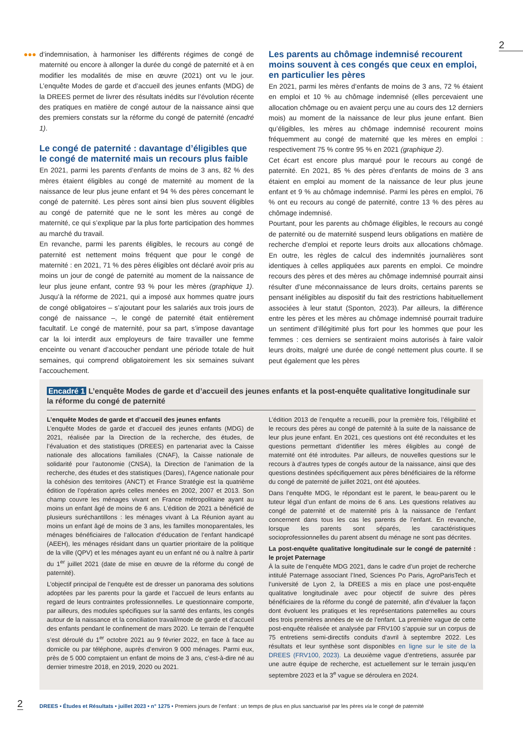2
●●●
d’indemnisation, à harmoniser les différents régimes de congé de maternité ou encore à allonger la durée du congé de paternité et à en modifier les modalités de mise en œuvre (2021) ont vu le jour. L’enquête Modes de garde et d’accueil des jeunes enfants (MDG) de la DREES permet de livrer des résultats inédits sur l’évolution récente des pratiques en matière de congé autour de la naissance ainsi que des premiers constats sur la réforme du congé de paternité (encadré 1).
Le congé de paternité : davantage d’éligibles que le congé de maternité mais un recours plus faible
En 2021, parmi les parents d’enfants de moins de 3 ans, 82 % des mères étaient éligibles au congé de maternité au moment de la naissance de leur plus jeune enfant et 94 % des pères concernant le congé de paternité. Les pères sont ainsi bien plus souvent éligibles au congé de paternité que ne le sont les mères au congé de maternité, ce qui s’explique par la plus forte participation des hommes au marché du travail.
En revanche, parmi les parents éligibles, le recours au congé de paternité est nettement moins fréquent que pour le congé de maternité : en 2021, 71 % des pères éligibles ont déclaré avoir pris au moins un jour de congé de paternité au moment de la naissance de leur plus jeune enfant, contre 93 % pour les mères (graphique 1). Jusqu’à la réforme de 2021, qui a imposé aux hommes quatre jours de congé obligatoires – s’ajoutant pour les salariés aux trois jours de congé de naissance –, le congé de paternité était entièrement facultatif. Le congé de maternité, pour sa part, s’impose davantage car la loi interdit aux employeurs de faire travailler une femme enceinte ou venant d’accoucher pendant une période totale de huit semaines, qui comprend obligatoirement les six semaines suivant l’accouchement.
Les parents au chômage indemnisé recourent moins souvent à ces congés que ceux en emploi, en particulier les pères
En 2021, parmi les mères d’enfants de moins de 3 ans, 72 % étaient en emploi et 10 % au chômage indemnisé (elles percevaient une allocation chômage ou en avaient perçu une au cours des 12 derniers mois) au moment de la naissance de leur plus jeune enfant. Bien qu’éligibles, les mères au chômage indemnisé recourent moins fréquemment au congé de maternité que les mères en emploi : respectivement 75 % contre 95 % en 2021 (graphique 2).
Cet écart est encore plus marqué pour le recours au congé de paternité. En 2021, 85 % des pères d’enfants de moins de 3 ans étaient en emploi au moment de la naissance de leur plus jeune enfant et 9 % au chômage indemnisé. Parmi les pères en emploi, 76 % ont eu recours au congé de paternité, contre 13 % des pères au chômage indemnisé.
Pourtant, pour les parents au chômage éligibles, le recours au congé de paternité ou de maternité suspend leurs obligations en matière de recherche d’emploi et reporte leurs droits aux allocations chômage. En outre, les règles de calcul des indemnités journalières sont identiques à celles appliquées aux parents en emploi. Ce moindre recours des pères et des mères au chômage indemnisé pourrait ainsi résulter d’une méconnaissance de leurs droits, certains parents se pensant inéligibles au dispositif du fait des restrictions habituellement associées à leur statut (Sponton, 2023). Par ailleurs, la différence entre les pères et les mères au chômage indemnisé pourrait traduire un sentiment d’illégitimité plus fort pour les hommes que pour les femmes : ces derniers se sentiraient moins autorisés à faire valoir leurs droits, malgré une durée de congé nettement plus courte. Il se peut également que les pères
Encadré 1 L’enquête Modes de garde et d’accueil des jeunes enfants et la post-enquête qualitative longitudinale sur la réforme du congé de paternité
L’enquête Modes de garde et d’accueil des jeunes enfants
L’enquête Modes de garde et d’accueil des jeunes enfants (MDG) de 2021, réalisée par la Direction de la recherche, des études, de l’évaluation et des statistiques (DREES) en partenariat avec la Caisse nationale des allocations familiales (CNAF), la Caisse nationale de solidarité pour l’autonomie (CNSA), la Direction de l’animation de la recherche, des études et des statistiques (Dares), l’Agence nationale pour la cohésion des territoires (ANCT) et France Stratégie est la quatrième édition de l’opération après celles menées en 2002, 2007 et 2013. Son champ couvre les ménages vivant en France métropolitaine ayant au moins un enfant âgé de moins de 6 ans. L’édition de 2021 a bénéficié de plusieurs suréchantillons : les ménages vivant à La Réunion ayant au moins un enfant âgé de moins de 3 ans, les familles monoparentales, les ménages bénéficiaires de l’allocation d’éducation de l’enfant handicapé (AEEH), les ménages résidant dans un quartier prioritaire de la politique de la ville (QPV) et les ménages ayant eu un enfant né ou à naître à partir du 1<sup>er</sup> juillet 2021 (date de mise en œuvre de la réforme du congé de paternité).
L’objectif principal de l’enquête est de dresser un panorama des solutions adoptées par les parents pour la garde et l’accueil de leurs enfants au regard de leurs contraintes professionnelles. Le questionnaire comporte, par ailleurs, des modules spécifiques sur la santé des enfants, les congés autour de la naissance et la conciliation travail/mode de garde et d’accueil des enfants pendant le confinement de mars 2020. Le terrain de l’enquête s’est déroulé du 1<sup>er</sup> octobre 2021 au 9 février 2022, en face à face au domicile ou par téléphone, auprès d’environ 9 000 ménages. Parmi eux, près de 5 000 comptaient un enfant de moins de 3 ans, c’est-à-dire né au dernier trimestre 2018, en 2019, 2020 ou 2021.
L’édition 2013 de l’enquête a recueilli, pour la première fois, l’éligibilité et le recours des pères au congé de paternité à la suite de la naissance de leur plus jeune enfant. En 2021, ces questions ont été reconduites et les questions permettant d’identifier les mères éligibles au congé de maternité ont été introduites. Par ailleurs, de nouvelles questions sur le recours à d’autres types de congés autour de la naissance, ainsi que des questions destinées spécifiquement aux pères bénéficiaires de la réforme du congé de paternité de juillet 2021, ont été ajoutées.
Dans l’enquête MDG, le répondant est le parent, le beau-parent ou le tuteur légal d’un enfant de moins de 6 ans. Les questions relatives au congé de paternité et de maternité pris à la naissance de l’enfant concernent dans tous les cas les parents de l’enfant. En revanche, lorsque les parents sont séparés, les caractéristiques socioprofessionnelles du parent absent du ménage ne sont pas décrites.
La post-enquête qualitative longitudinale sur le congé de paternité : le projet Paternage
À la suite de l’enquête MDG 2021, dans le cadre d’un projet de recherche intitulé Paternage associant l’Ined, Sciences Po Paris, AgroParisTech et l’université de Lyon 2, la DREES a mis en place une post-enquête qualitative longitudinale avec pour objectif de suivre des pères bénéficiaires de la réforme du congé de paternité, afin d’évaluer la façon dont évoluent les pratiques et les représentations paternelles au cours des trois premières années de vie de l’enfant. La première vague de cette post-enquête réalisée et analysée par FRV100 s’appuie sur un corpus de 75 entretiens semi-directifs conduits d’avril à septembre 2022. Les résultats et leur synthèse sont disponibles en ligne sur le site de la DREES (FRV100, 2023). La deuxième vague d’entretiens, assurée par une autre équipe de recherche, est actuellement sur le terrain jusqu’en septembre 2023 et la 3<sup>e</sup> vague se déroulera en 2024.
2 DREES • Études et Résultats • juillet 2023 • n° 1275 • Premiers jours de l’enfant : un temps de plus en plus sanctuarisé par les pères via le congé de paternité